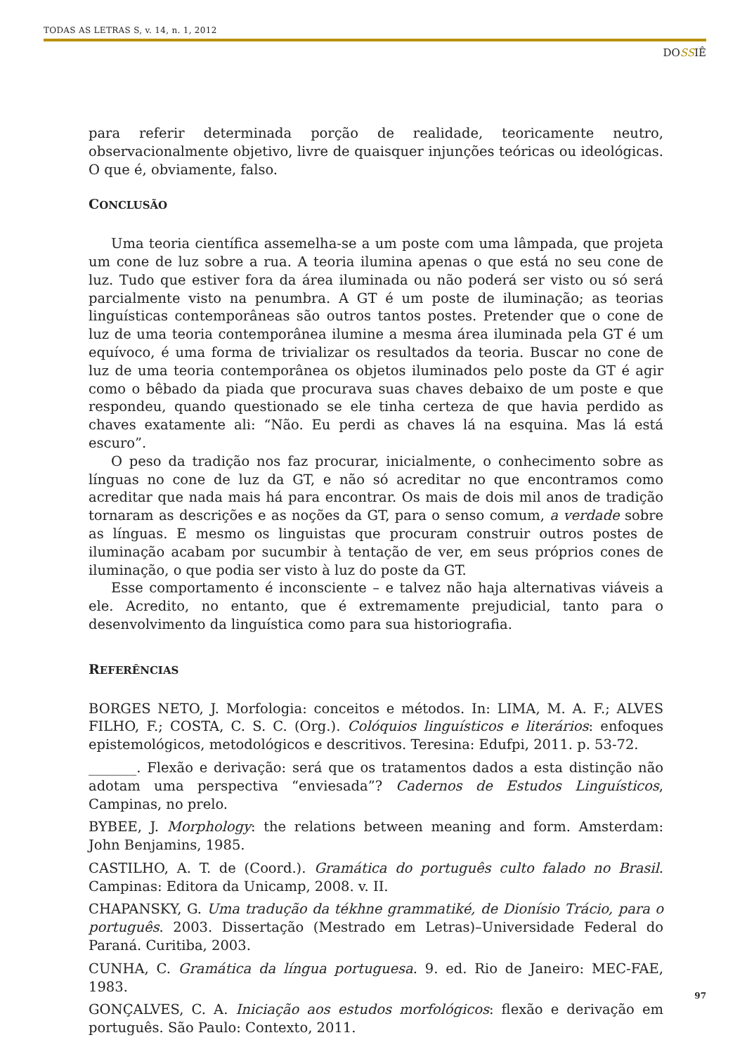TODAS AS LETRAS S, v. 14, n. 1, 2012
DOSSIÊ
para referir determinada porção de realidade, teoricamente neutro, observacionalmente objetivo, livre de quaisquer injunções teóricas ou ideológicas. O que é, obviamente, falso.
CONCLUSÃO
Uma teoria científica assemelha-se a um poste com uma lâmpada, que projeta um cone de luz sobre a rua. A teoria ilumina apenas o que está no seu cone de luz. Tudo que estiver fora da área iluminada ou não poderá ser visto ou só será parcialmente visto na penumbra. A GT é um poste de iluminação; as teorias linguísticas contemporâneas são outros tantos postes. Pretender que o cone de luz de uma teoria contemporânea ilumine a mesma área iluminada pela GT é um equívoco, é uma forma de trivializar os resultados da teoria. Buscar no cone de luz de uma teoria contemporânea os objetos iluminados pelo poste da GT é agir como o bêbado da piada que procurava suas chaves debaixo de um poste e que respondeu, quando questionado se ele tinha certeza de que havia perdido as chaves exatamente ali: “Não. Eu perdi as chaves lá na esquina. Mas lá está escuro”.
O peso da tradição nos faz procurar, inicialmente, o conhecimento sobre as línguas no cone de luz da GT, e não só acreditar no que encontramos como acreditar que nada mais há para encontrar. Os mais de dois mil anos de tradição tornaram as descrições e as noções da GT, para o senso comum, a verdade sobre as línguas. E mesmo os linguistas que procuram construir outros postes de iluminação acabam por sucumbir à tentação de ver, em seus próprios cones de iluminação, o que podia ser visto à luz do poste da GT.
Esse comportamento é inconsciente – e talvez não haja alternativas viáveis a ele. Acredito, no entanto, que é extremamente prejudicial, tanto para o desenvolvimento da linguística como para sua historiografia.
REFERÊNCIAS
BORGES NETO, J. Morfologia: conceitos e métodos. In: LIMA, M. A. F.; ALVES FILHO, F.; COSTA, C. S. C. (Org.). Colóquios linguísticos e literários: enfoques epistemológicos, metodológicos e descritivos. Teresina: Edufpi, 2011. p. 53-72.
_______. Flexão e derivação: será que os tratamentos dados a esta distinção não adotam uma perspectiva “enviesada”? Cadernos de Estudos Linguísticos, Campinas, no prelo.
BYBEE, J. Morphology: the relations between meaning and form. Amsterdam: John Benjamins, 1985.
CASTILHO, A. T. de (Coord.). Gramática do português culto falado no Brasil. Campinas: Editora da Unicamp, 2008. v. II.
CHAPANSKY, G. Uma tradução da tékhne grammatiké, de Dionísio Trácio, para o português. 2003. Dissertação (Mestrado em Letras)–Universidade Federal do Paraná. Curitiba, 2003.
CUNHA, C. Gramática da língua portuguesa. 9. ed. Rio de Janeiro: MEC-FAE, 1983.
GONÇALVES, C. A. Iniciação aos estudos morfológicos: flexão e derivação em português. São Paulo: Contexto, 2011.
97